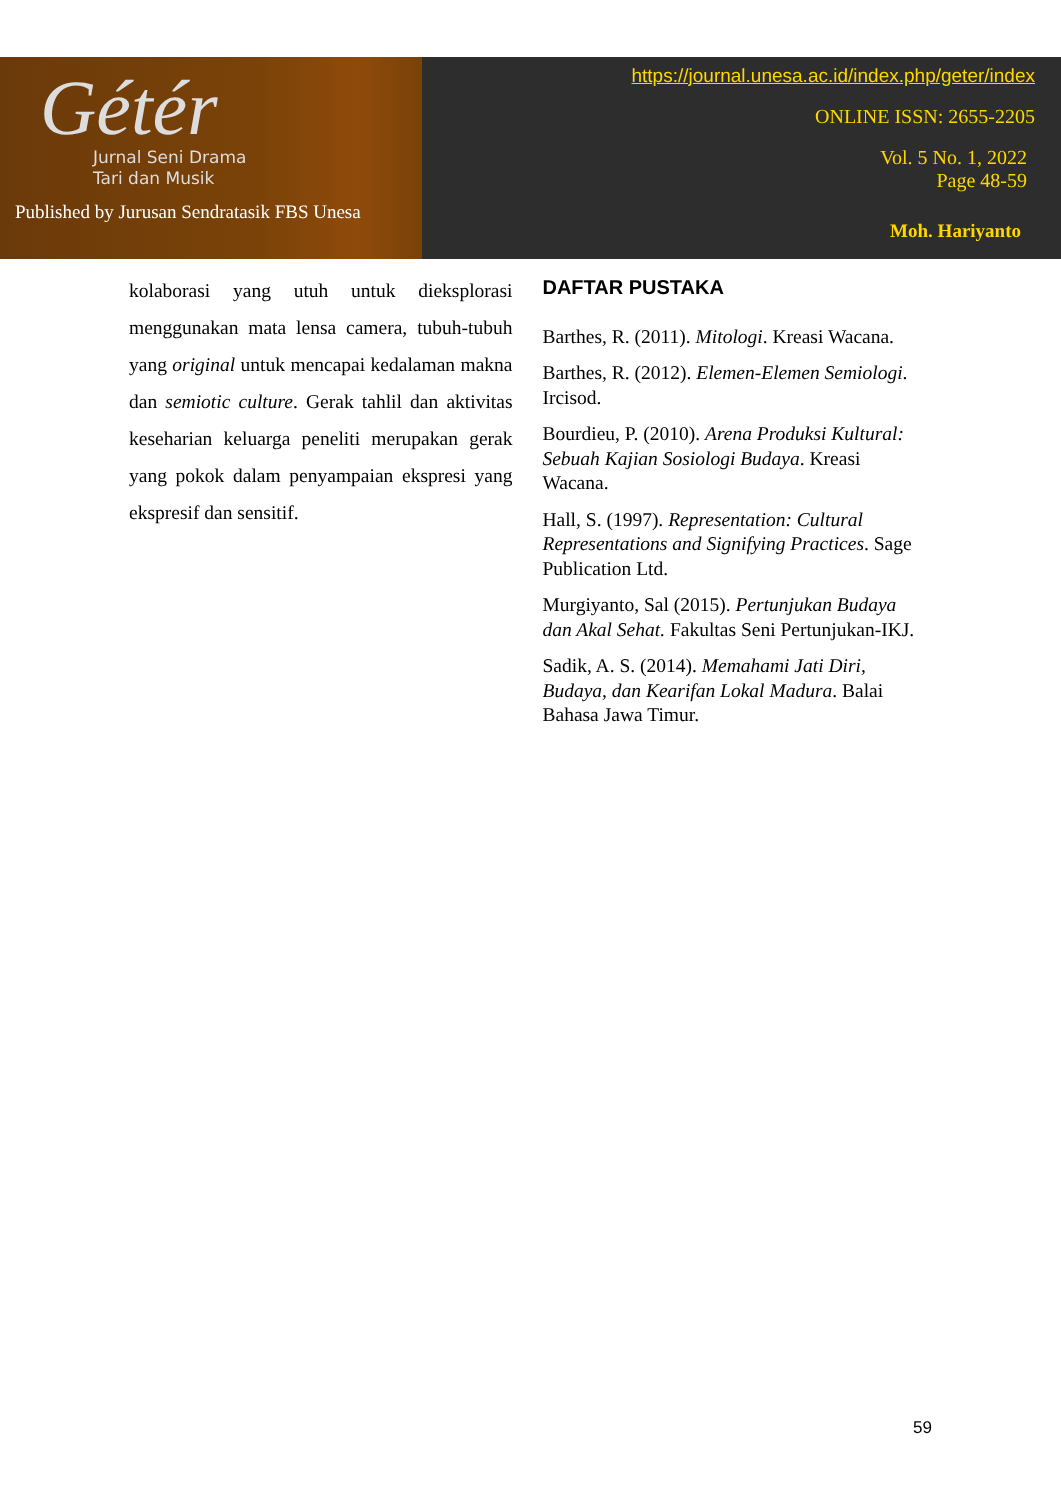Gétér
Jurnal Seni Drama
Tari dan Musik
Published by Jurusan Sendratasik FBS Unesa
https://journal.unesa.ac.id/index.php/geter/index
ONLINE ISSN: 2655-2205
Vol. 5 No. 1, 2022
Page 48-59
Moh. Hariyanto
kolaborasi yang utuh untuk dieksplorasi menggunakan mata lensa camera, tubuh-tubuh yang original untuk mencapai kedalaman makna dan semiotic culture. Gerak tahlil dan aktivitas keseharian keluarga peneliti merupakan gerak yang pokok dalam penyampaian ekspresi yang ekspresif dan sensitif.
DAFTAR PUSTAKA
Barthes, R. (2011). Mitologi. Kreasi Wacana.
Barthes, R. (2012). Elemen-Elemen Semiologi. Ircisod.
Bourdieu, P. (2010). Arena Produksi Kultural: Sebuah Kajian Sosiologi Budaya. Kreasi Wacana.
Hall, S. (1997). Representation: Cultural Representations and Signifying Practices. Sage Publication Ltd.
Murgiyanto, Sal (2015). Pertunjukan Budaya dan Akal Sehat. Fakultas Seni Pertunjukan-IKJ.
Sadik, A. S. (2014). Memahami Jati Diri, Budaya, dan Kearifan Lokal Madura. Balai Bahasa Jawa Timur.
59